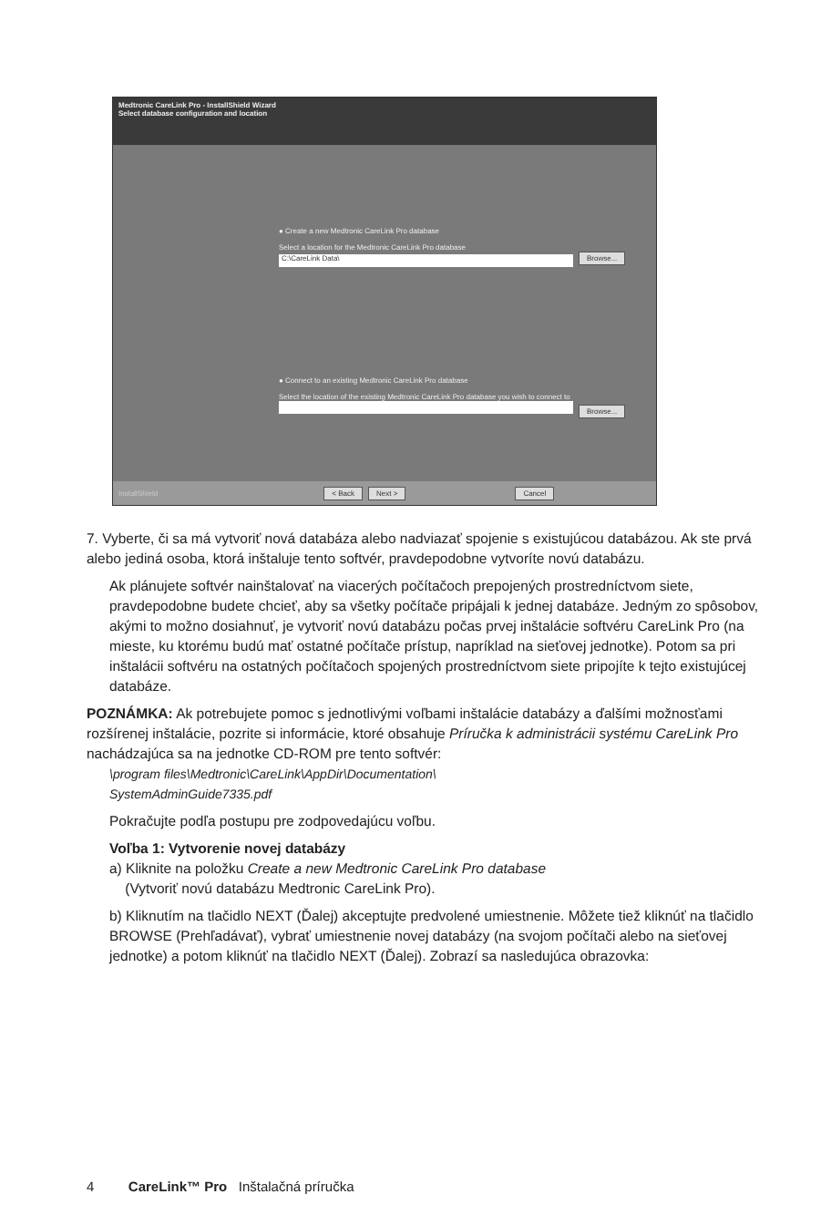Medtronic CareLink Pro - InstallShield Wizard
Select database configuration and location
● Create a new Medtronic CareLink Pro database
Select a location for the Medtronic CareLink Pro database
C:\CareLink Data\ Browse...
● Connect to an existing Medtronic CareLink Pro database
Select the location of the existing Medtronic CareLink Pro database you wish to connect to
Browse...
InstallShield < Back Next > Cancel
7. Vyberte, či sa má vytvoriť nová databáza alebo nadviazať spojenie s existujúcou databázou. Ak ste prvá alebo jediná osoba, ktorá inštaluje tento softvér, pravdepodobne vytvoríte novú databázu.
Ak plánujete softvér nainštalovať na viacerých počítačoch prepojených prostredníctvom siete, pravdepodobne budete chcieť, aby sa všetky počítače pripájali k jednej databáze. Jedným zo spôsobov, akými to možno dosiahnuť, je vytvoriť novú databázu počas prvej inštalácie softvéru CareLink Pro (na mieste, ku ktorému budú mať ostatné počítače prístup, napríklad na sieťovej jednotke). Potom sa pri inštalácii softvéru na ostatných počítačoch spojených prostredníctvom siete pripojíte k tejto existujúcej databáze.
POZNÁMKA: Ak potrebujete pomoc s jednotlivými voľbami inštalácie databázy a ďalšími možnosťami rozšírenej inštalácie, pozrite si informácie, ktoré obsahuje Príručka k administrácii systému CareLink Pro nachádzajúca sa na jednotke CD-ROM pre tento softvér:
\program files\Medtronic\CareLink\AppDir\Documentation\
SystemAdminGuide7335.pdf
Pokračujte podľa postupu pre zodpovedajúcu voľbu.
Voľba 1: Vytvorenie novej databázy
a) Kliknite na položku Create a new Medtronic CareLink Pro database
(Vytvoriť novú databázu Medtronic CareLink Pro).
b) Kliknutím na tlačidlo NEXT (Ďalej) akceptujte predvolené umiestnenie. Môžete tiež kliknúť na tlačidlo BROWSE (Prehľadávať), vybrať umiestnenie novej databázy (na svojom počítači alebo na sieťovej jednotke) a potom kliknúť na tlačidlo NEXT (Ďalej). Zobrazí sa nasledujúca obrazovka:
4 CareLink™ Pro Inštalačná príručka